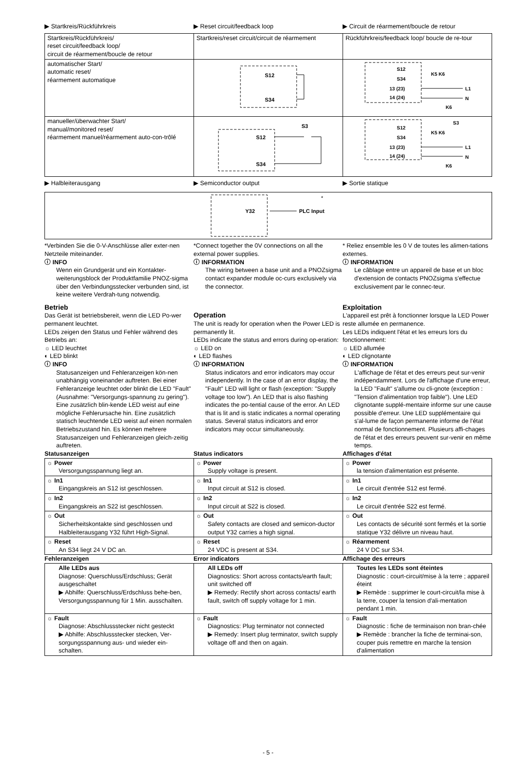▶ Startkreis/Rückführkreis ▶ Reset circuit/feedback loop ▶ Circuit de réarmement/boucle de retour
| Startkreis/Rückführkreis/ reset circuit/feedback loop/ circuit de réarmement/boucle de retour | Startkreis/reset circuit/circuit de réarmement | Rückführkreis/feedback loop/ boucle de re-tour |
| automatischer Start/ automatic reset/ réarmement automatique | S12 S34 | S12 S34 13 (23) 14 (24) K5 K6 L1 N K6 |
| manueller/überwachter Start/ manual/monitored reset/ réarmement manuel/réarmement auto-con-trôlé | S3 S12 S34 | S3 S12 S34 13 (23) 14 (24) K5 K6 L1 N K6 |
▶ Halbleiterausgang ▶ Semiconductor output ▶ Sortie statique
Y32
PLC Input
*
*Verbinden Sie die 0-V-Anschlüsse aller exter-nen Netzteile miteinander.
ⓘ INFO
Wenn ein Grundgerät und ein Kontakter-weiterungsblock der Produktfamilie PNOZ-sigma über den Verbindungsstecker verbunden sind, ist keine weitere Verdrah-tung notwendig.
Betrieb
Das Gerät ist betriebsbereit, wenn die LED Po-wer permanent leuchtet.
LEDs zeigen den Status und Fehler während des Betriebs an:
☼ LED leuchtet
◐ LED blinkt
ⓘ INFO
Statusanzeigen und Fehleranzeigen kön-nen unabhängig voneinander auftreten. Bei einer Fehleranzeige leuchtet oder blinkt die LED "Fault" (Ausnahme: "Versorgungs-spannung zu gering"). Eine zusätzlich blin-kende LED weist auf eine mögliche Fehlerursache hin. Eine zusätzlich statisch leuchtende LED weist auf einen normalen Betriebszustand hin. Es können mehrere Statusanzeigen und Fehleranzeigen gleich-zeitig auftreten.
*Connect together the 0V connections on all the external power supplies.
ⓘ INFORMATION
The wiring between a base unit and a PNOZsigma contact expander module oc-curs exclusively via the connector.
Operation
The unit is ready for operation when the Power LED is permanently lit.
LEDs indicate the status and errors during op-eration:
☼ LED on
◐ LED flashes
ⓘ INFORMATION
Status indicators and error indicators may occur independently. In the case of an error display, the "Fault" LED will light or flash (exception: "Supply voltage too low"). An LED that is also flashing indicates the po-tential cause of the error. An LED that is lit and is static indicates a normal operating status. Several status indicators and error indicators may occur simultaneously.
* Reliez ensemble les 0 V de toutes les alimen-tations externes.
ⓘ INFORMATION
Le câblage entre un appareil de base et un bloc d'extension de contacts PNOZsigma s'effectue exclusivement par le connec-teur.
Exploitation
L'appareil est prêt à fonctionner lorsque la LED Power reste allumée en permanence.
Les LEDs indiquent l'état et les erreurs lors du fonctionnement:
☼ LED allumée
◐ LED clignotante
ⓘ INFORMATION
L'affichage de l'état et des erreurs peut sur-venir indépendamment. Lors de l'affichage d'une erreur, la LED "Fault" s'allume ou cli-gnote (exception : "Tension d'alimentation trop faible"). Une LED clignotante supplé-mentaire informe sur une cause possible d'erreur. Une LED supplémentaire qui s'al-lume de façon permanente informe de l'état normal de fonctionnement. Plusieurs affi-chages de l'état et des erreurs peuvent sur-venir en même temps.
Statusanzeigen Status indicators Affichages d'état
| ☼ Power Versorgungsspannung liegt an. | ☼ Power Supply voltage is present. | ☼ Power la tension d'alimentation est présente. |
| ☼ In1 Eingangskreis an S12 ist geschlossen. | ☼ In1 Input circuit at S12 is closed. | ☼ In1 Le circuit d'entrée S12 est fermé. |
| ☼ In2 Eingangskreis an S22 ist geschlossen. | ☼ In2 Input circuit at S22 is closed. | ☼ In2 Le circuit d'entrée S22 est fermé. |
| ☼ Out Sicherheitskontakte sind geschlossen und Halbleiterausgang Y32 führt High-Signal. | ☼ Out Safety contacts are closed and semicon-ductor output Y32 carries a high signal. | ☼ Out Les contacts de sécurité sont fermés et la sortie statique Y32 délivre un niveau haut. |
| ☼ Reset An S34 liegt 24 V DC an. | ☼ Reset 24 VDC is present at S34. | ☼ Réarmement 24 V DC sur S34. |
Fehleranzeigen Error indicators Affichage des erreurs
| Alle LEDs aus Diagnose: Querschluss/Erdschluss; Gerät ausgeschaltet ▶ Abhilfe: Querschluss/Erdschluss behe-ben, Versorgungsspannung für 1 Min. ausschalten. | All LEDs off Diagnostics: Short across contacts/earth fault; unit switched off ▶ Remedy: Rectify short across contacts/ earth fault, switch off supply voltage for 1 min. | Toutes les LEDs sont éteintes Diagnostic : court-circuit/mise à la terre ; appareil éteint ▶ Remède : supprimer le court-circuit/la mise à la terre, couper la tension d'ali-mentation pendant 1 min. |
| ☼ Fault Diagnose: Abschlussstecker nicht gesteckt ▶ Abhilfe: Abschlussstecker stecken, Ver-sorgungsspannung aus- und wieder ein-schalten. | ☼ Fault Diagnostics: Plug terminator not connected ▶ Remedy: Insert plug terminator, switch supply voltage off and then on again. | ☼ Fault Diagnostic : fiche de terminaison non bran-chée ▶ Remède : brancher la fiche de terminai-son, couper puis remettre en marche la tension d'alimentation |
- 5 -